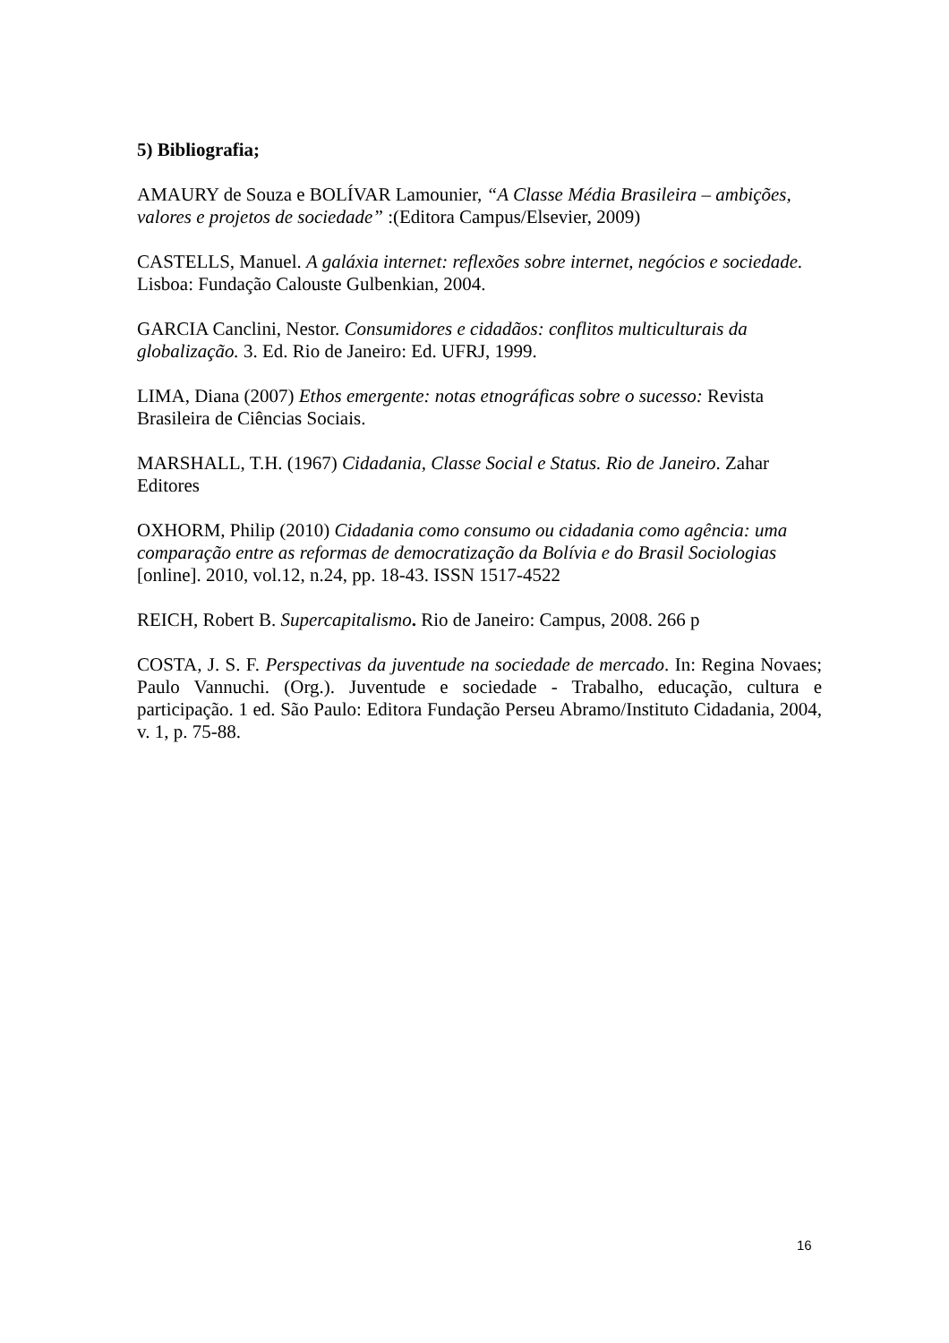5) Bibliografia;
AMAURY de Souza e BOLÍVAR Lamounier, “A Classe Média Brasileira – ambições, valores e projetos de sociedade” :(Editora Campus/Elsevier, 2009)
CASTELLS, Manuel. A galáxia internet: reflexões sobre internet, negócios e sociedade. Lisboa: Fundação Calouste Gulbenkian, 2004.
GARCIA Canclini, Nestor. Consumidores e cidadãos: conflitos multiculturais da globalização. 3. Ed. Rio de Janeiro: Ed. UFRJ, 1999.
LIMA, Diana (2007) Ethos emergente: notas etnográficas sobre o sucesso: Revista Brasileira de Ciências Sociais.
MARSHALL, T.H. (1967) Cidadania, Classe Social e Status. Rio de Janeiro. Zahar Editores
OXHORM, Philip (2010) Cidadania como consumo ou cidadania como agência: uma comparação entre as reformas de democratização da Bolívia e do Brasil Sociologias [online]. 2010, vol.12, n.24, pp. 18-43. ISSN 1517-4522
REICH, Robert B. Supercapitalismo. Rio de Janeiro: Campus, 2008. 266 p
COSTA, J. S. F. Perspectivas da juventude na sociedade de mercado. In: Regina Novaes; Paulo Vannuchi. (Org.). Juventude e sociedade - Trabalho, educação, cultura e participação. 1 ed. São Paulo: Editora Fundação Perseu Abramo/Instituto Cidadania, 2004, v. 1, p. 75-88.
16